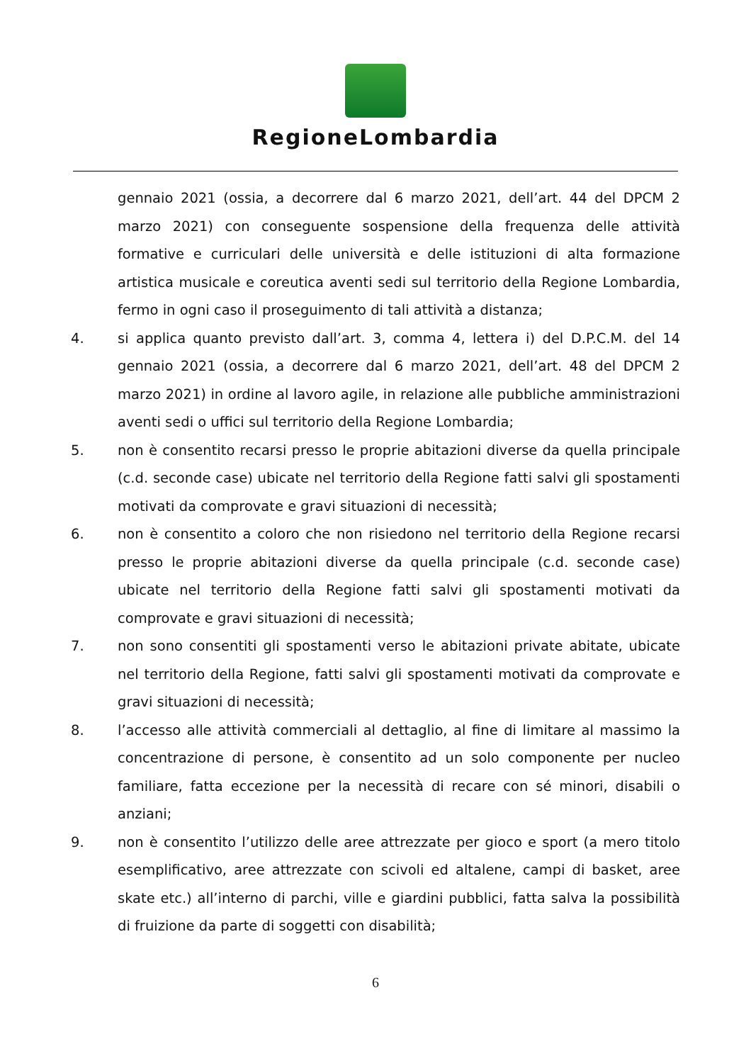RegioneLombardia
gennaio 2021 (ossia, a decorrere dal 6 marzo 2021, dell’art. 44 del DPCM 2 marzo 2021) con conseguente sospensione della frequenza delle attività formative e curriculari delle università e delle istituzioni di alta formazione artistica musicale e coreutica aventi sedi sul territorio della Regione Lombardia, fermo in ogni caso il proseguimento di tali attività a distanza;
4. si applica quanto previsto dall’art. 3, comma 4, lettera i) del D.P.C.M. del 14 gennaio 2021 (ossia, a decorrere dal 6 marzo 2021, dell’art. 48 del DPCM 2 marzo 2021) in ordine al lavoro agile, in relazione alle pubbliche amministrazioni aventi sedi o uffici sul territorio della Regione Lombardia;
5. non è consentito recarsi presso le proprie abitazioni diverse da quella principale (c.d. seconde case) ubicate nel territorio della Regione fatti salvi gli spostamenti motivati da comprovate e gravi situazioni di necessità;
6. non è consentito a coloro che non risiedono nel territorio della Regione recarsi presso le proprie abitazioni diverse da quella principale (c.d. seconde case) ubicate nel territorio della Regione fatti salvi gli spostamenti motivati da comprovate e gravi situazioni di necessità;
7. non sono consentiti gli spostamenti verso le abitazioni private abitate, ubicate nel territorio della Regione, fatti salvi gli spostamenti motivati da comprovate e gravi situazioni di necessità;
8. l’accesso alle attività commerciali al dettaglio, al fine di limitare al massimo la concentrazione di persone, è consentito ad un solo componente per nucleo familiare, fatta eccezione per la necessità di recare con sé minori, disabili o anziani;
9. non è consentito l’utilizzo delle aree attrezzate per gioco e sport (a mero titolo esemplificativo, aree attrezzate con scivoli ed altalene, campi di basket, aree skate etc.) all’interno di parchi, ville e giardini pubblici, fatta salva la possibilità di fruizione da parte di soggetti con disabilità;
6